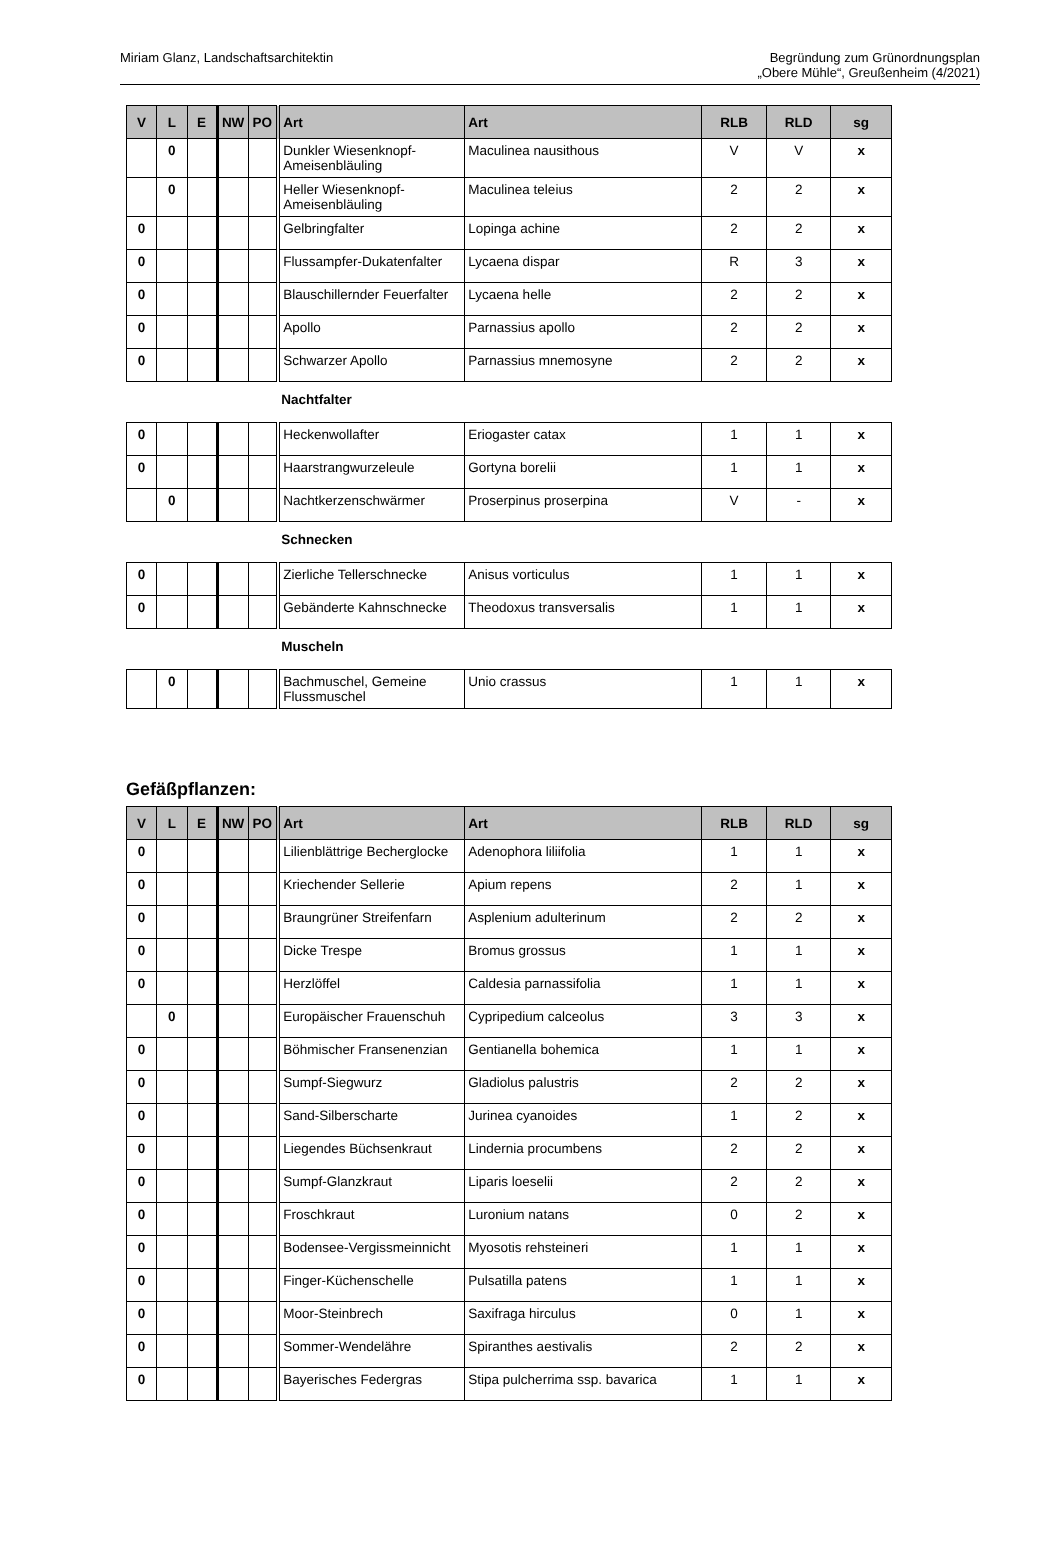Miriam Glanz, Landschaftsarchitektin
Begründung zum Grünordnungsplan
„Obere Mühle“, Greußenheim (4/2021)
| V | L | E | NW | PO | Art | Art | RLB | RLD | sg |
| --- | --- | --- | --- | --- | --- | --- | --- | --- | --- |
| | 0 | | | | Dunkler Wiesenknopf-Ameisenbläuling | Maculinea nausithous | V | V | x |
| | 0 | | | | Heller Wiesenknopf-Ameisenbläuling | Maculinea teleius | 2 | 2 | x |
| 0 | | | | | Gelbringfalter | Lopinga achine | 2 | 2 | x |
| 0 | | | | | Flussampfer-Dukatenfalter | Lycaena dispar | R | 3 | x |
| 0 | | | | | Blauschillernder Feuerfalter | Lycaena helle | 2 | 2 | x |
| 0 | | | | | Apollo | Parnassius apollo | 2 | 2 | x |
| 0 | | | | | Schwarzer Apollo | Parnassius mnemosyne | 2 | 2 | x |
| | | | | | Nachtfalter | | | | |
| 0 | | | | | Heckenwollafter | Eriogaster catax | 1 | 1 | x |
| 0 | | | | | Haarstrangwurzeleule | Gortyna borelii | 1 | 1 | x |
| | 0 | | | | Nachtkerzenschwärmer | Proserpinus proserpina | V | - | x |
| | | | | | Schnecken | | | | |
| 0 | | | | | Zierliche Tellerschnecke | Anisus vorticulus | 1 | 1 | x |
| 0 | | | | | Gebänderte Kahnschnecke | Theodoxus transversalis | 1 | 1 | x |
| | | | | | Muscheln | | | | |
| | 0 | | | | Bachmuschel, Gemeine Flussmuschel | Unio crassus | 1 | 1 | x |
Gefäßpflanzen:
| V | L | E | NW | PO | Art | Art | RLB | RLD | sg |
| --- | --- | --- | --- | --- | --- | --- | --- | --- | --- |
| 0 | | | | | Lilienblättrige Becherglocke | Adenophora liliifolia | 1 | 1 | x |
| 0 | | | | | Kriechender Sellerie | Apium repens | 2 | 1 | x |
| 0 | | | | | Braungrüner Streifenfarn | Asplenium adulterinum | 2 | 2 | x |
| 0 | | | | | Dicke Trespe | Bromus grossus | 1 | 1 | x |
| 0 | | | | | Herzlöffel | Caldesia parnassifolia | 1 | 1 | x |
| | 0 | | | | Europäischer Frauenschuh | Cypripedium calceolus | 3 | 3 | x |
| 0 | | | | | Böhmischer Fransenenzian | Gentianella bohemica | 1 | 1 | x |
| 0 | | | | | Sumpf-Siegwurz | Gladiolus palustris | 2 | 2 | x |
| 0 | | | | | Sand-Silberscharte | Jurinea cyanoides | 1 | 2 | x |
| 0 | | | | | Liegendes Büchsenkraut | Lindernia procumbens | 2 | 2 | x |
| 0 | | | | | Sumpf-Glanzkraut | Liparis loeselii | 2 | 2 | x |
| 0 | | | | | Froschkraut | Luronium natans | 0 | 2 | x |
| 0 | | | | | Bodensee-Vergissmeinnicht | Myosotis rehsteineri | 1 | 1 | x |
| 0 | | | | | Finger-Küchenschelle | Pulsatilla patens | 1 | 1 | x |
| 0 | | | | | Moor-Steinbrech | Saxifraga hirculus | 0 | 1 | x |
| 0 | | | | | Sommer-Wendelähre | Spiranthes aestivalis | 2 | 2 | x |
| 0 | | | | | Bayerisches Federgras | Stipa pulcherrima ssp. bavarica | 1 | 1 | x |